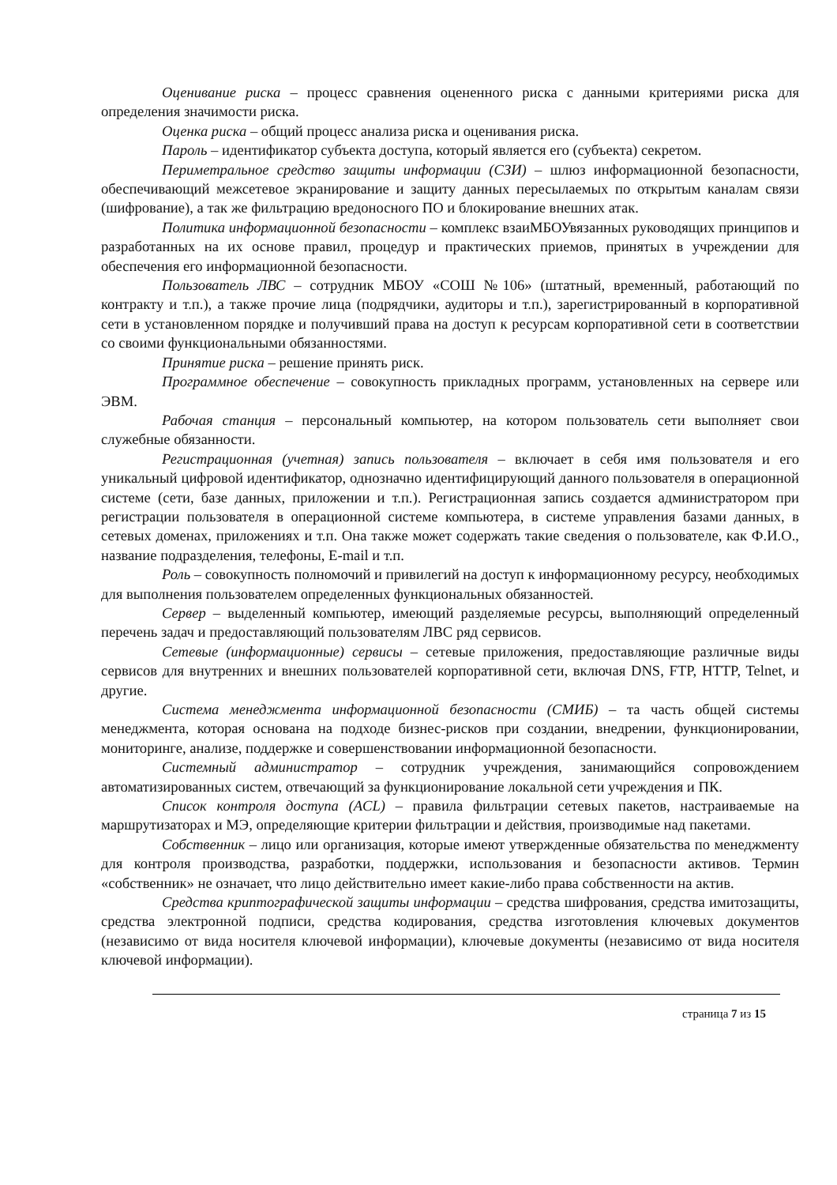Оценивание риска – процесс сравнения оцененного риска с данными критериями риска для определения значимости риска.
Оценка риска – общий процесс анализа риска и оценивания риска.
Пароль – идентификатор субъекта доступа, который является его (субъекта) секретом.
Периметральное средство защиты информации (СЗИ) – шлюз информационной безопасности, обеспечивающий межсетевое экранирование и защиту данных пересылаемых по открытым каналам связи (шифрование), а так же фильтрацию вредоносного ПО и блокирование внешних атак.
Политика информационной безопасности – комплекс взаиМБОУвязанных руководящих принципов и разработанных на их основе правил, процедур и практических приемов, принятых в учреждении для обеспечения его информационной безопасности.
Пользователь ЛВС – сотрудник МБОУ «СОШ №106» (штатный, временный, работающий по контракту и т.п.), а также прочие лица (подрядчики, аудиторы и т.п.), зарегистрированный в корпоративной сети в установленном порядке и получивший права на доступ к ресурсам корпоративной сети в соответствии со своими функциональными обязанностями.
Принятие риска – решение принять риск.
Программное обеспечение – совокупность прикладных программ, установленных на сервере или ЭВМ.
Рабочая станция – персональный компьютер, на котором пользователь сети выполняет свои служебные обязанности.
Регистрационная (учетная) запись пользователя – включает в себя имя пользователя и его уникальный цифровой идентификатор, однозначно идентифицирующий данного пользователя в операционной системе (сети, базе данных, приложении и т.п.). Регистрационная запись создается администратором при регистрации пользователя в операционной системе компьютера, в системе управления базами данных, в сетевых доменах, приложениях и т.п. Она также может содержать такие сведения о пользователе, как Ф.И.О., название подразделения, телефоны, E-mail и т.п.
Роль – совокупность полномочий и привилегий на доступ к информационному ресурсу, необходимых для выполнения пользователем определенных функциональных обязанностей.
Сервер – выделенный компьютер, имеющий разделяемые ресурсы, выполняющий определенный перечень задач и предоставляющий пользователям ЛВС ряд сервисов.
Сетевые (информационные) сервисы – сетевые приложения, предоставляющие различные виды сервисов для внутренних и внешних пользователей корпоративной сети, включая DNS, FTP, HTTP, Telnet, и другие.
Система менеджмента информационной безопасности (СМИБ) – та часть общей системы менеджмента, которая основана на подходе бизнес-рисков при создании, внедрении, функционировании, мониторинге, анализе, поддержке и совершенствовании информационной безопасности.
Системный администратор – сотрудник учреждения, занимающийся сопровождением автоматизированных систем, отвечающий за функционирование локальной сети учреждения и ПК.
Список контроля доступа (ACL) – правила фильтрации сетевых пакетов, настраиваемые на маршрутизаторах и МЭ, определяющие критерии фильтрации и действия, производимые над пакетами.
Собственник – лицо или организация, которые имеют утвержденные обязательства по менеджменту для контроля производства, разработки, поддержки, использования и безопасности активов. Термин «собственник» не означает, что лицо действительно имеет какие-либо права собственности на актив.
Средства криптографической защиты информации – средства шифрования, средства имитозащиты, средства электронной подписи, средства кодирования, средства изготовления ключевых документов (независимо от вида носителя ключевой информации), ключевые документы (независимо от вида носителя ключевой информации).
страница 7 из 15